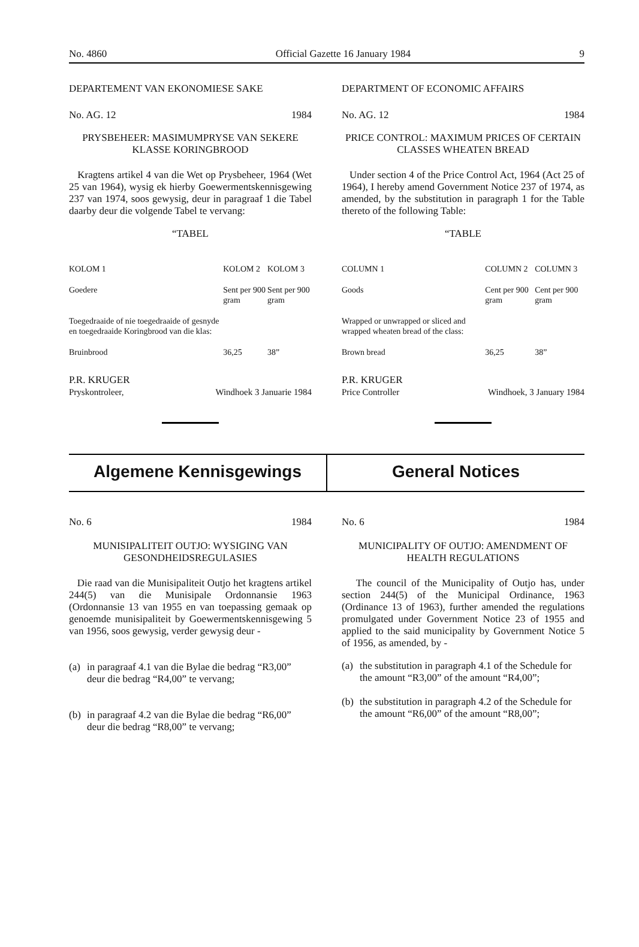No. 4860 Official Gazette 16 January 1984 9
DEPARTEMENT VAN EKONOMIESE SAKE
No. AG. 12 1984
PRYSBEHEER: MASIMUMPRYSE VAN SEKERE KLASSE KORINGBROOD
Kragtens artikel 4 van die Wet op Prysbeheer, 1964 (Wet 25 van 1964), wysig ek hierby Goewermentskennisgewing 237 van 1974, soos gewysig, deur in paragraaf 1 die Tabel daarby deur die volgende Tabel te vervang:
“TABEL
| KOLOM 1 | KOLOM 2 | KOLOM 3 |
| --- | --- | --- |
| Goedere | Sent per 900 gram | Sent per 900 gram |
| Toegedraaide of nie toegedraaide of gesnyde en toegedraaide Koringbrood van die klas: | | |
| Bruinbrood | 36,25 | 38” |
P.R. KRUGER
Pryskontroleer, Windhoek 3 Januarie 1984
DEPARTMENT OF ECONOMIC AFFAIRS
No. AG. 12 1984
PRICE CONTROL: MAXIMUM PRICES OF CERTAIN CLASSES WHEATEN BREAD
Under section 4 of the Price Control Act, 1964 (Act 25 of 1964), I hereby amend Government Notice 237 of 1974, as amended, by the substitution in paragraph 1 for the Table thereto of the following Table:
“TABLE
| COLUMN 1 | COLUMN 2 | COLUMN 3 |
| --- | --- | --- |
| Goods | Cent per 900 gram | Cent per 900 gram |
| Wrapped or unwrapped or sliced and wrapped wheaten bread of the class: | | |
| Brown bread | 36,25 | 38” |
P.R. KRUGER
Price Controller Windhoek, 3 January 1984
Algemene Kennisgewings General Notices
No. 6 1984
MUNISIPALITEIT OUTJO: WYSIGING VAN GESONDHEIDSREGULASIES
Die raad van die Munisipaliteit Outjo het kragtens artikel 244(5) van die Munisipale Ordonnansie 1963 (Ordonnansie 13 van 1955 en van toepassing gemaak op genoemde munisipaliteit by Goewermentskennisgewing 5 van 1956, soos gewysig, verder gewysig deur -
(a)
in paragraaf 4.1 van die Bylae die bedrag “R3,00” deur die bedrag “R4,00” te vervang;
(b)
in paragraaf 4.2 van die Bylae die bedrag “R6,00” deur die bedrag “R8,00” te vervang;
No. 6 1984
MUNICIPALITY OF OUTJO: AMENDMENT OF HEALTH REGULATIONS
The council of the Municipality of Outjo has, under section 244(5) of the Municipal Ordinance, 1963 (Ordinance 13 of 1963), further amended the regulations promulgated under Government Notice 23 of 1955 and applied to the said municipality by Government Notice 5 of 1956, as amended, by -
(a)
the substitution in paragraph 4.1 of the Schedule for the amount “R3,00” of the amount “R4,00”;
(b)
the substitution in paragraph 4.2 of the Schedule for the amount “R6,00” of the amount “R8,00”;